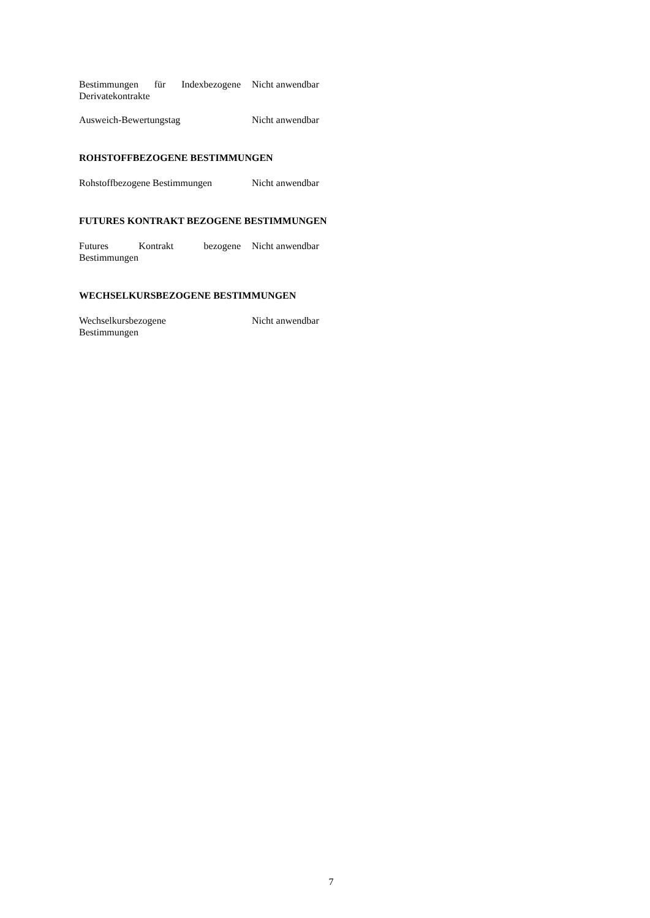Bestimmungen für Indexbezogene Derivatekontrakte
Nicht anwendbar
Ausweich-Bewertungstag Nicht anwendbar
ROHSTOFFBEZOGENE BESTIMMUNGEN
Rohstoffbezogene Bestimmungen
Nicht anwendbar
FUTURES KONTRAKT BEZOGENE BESTIMMUNGEN
Futures Kontrakt bezogene Bestimmungen
Nicht anwendbar
WECHSELKURSBEZOGENE BESTIMMUNGEN
Wechselkursbezogene
Bestimmungen
Nicht anwendbar
7